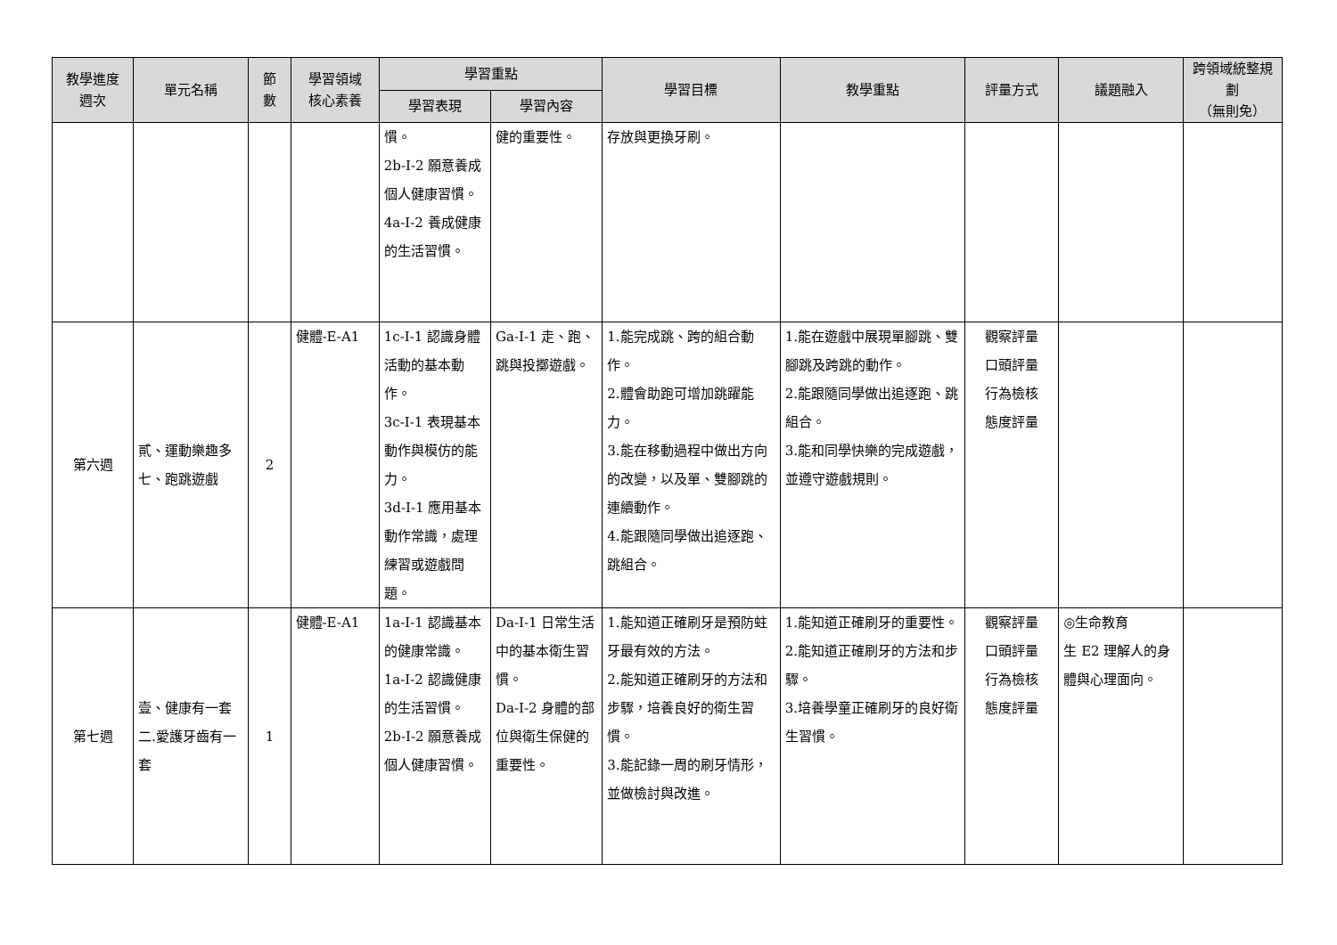| 教學進度 週次 | 單元名稱 | 節 數 | 學習領域 核心素養 | 學習重點 | | 學習目標 | 教學重點 | 評量方式 | 議題融入 | 跨領域統整規劃 （無則免） |
| --- | --- | --- | --- | --- | --- | --- | --- | --- | --- | --- |
| | | | | 學習表現 | 學習內容 | | | | | |
| | | | | 慣。 2b-I-2 願意養成個人健康習慣。 4a-I-2 養成健康的生活習慣。 | 健的重要性。 | 存放與更換牙刷。 | | | | |
| 第六週 | 貳、運動樂趣多 七、跑跳遊戲 | 2 | 健體-E-A1 | 1c-I-1 認識身體活動的基本動作。 3c-I-1 表現基本動作與模仿的能力。 3d-I-1 應用基本動作常識，處理練習或遊戲問題。 | Ga-I-1 走、跑、跳與投擲遊戲。 | 1.能完成跳、跨的組合動作。 2.體會助跑可增加跳躍能力。 3.能在移動過程中做出方向的改變，以及單、雙腳跳的連續動作。 4.能跟隨同學做出追逐跑、跳組合。 | 1.能在遊戲中展現單腳跳、雙腳跳及跨跳的動作。 2.能跟隨同學做出追逐跑、跳組合。 3.能和同學快樂的完成遊戲，並遵守遊戲規則。 | 觀察評量 口頭評量 行為檢核 態度評量 | | |
| 第七週 | 壹、健康有一套 二.愛護牙齒有一套 | 1 | 健體-E-A1 | 1a-I-1 認識基本的健康常識。 1a-I-2 認識健康的生活習慣。 2b-I-2 願意養成個人健康習慣。 | Da-I-1 日常生活中的基本衛生習慣。 Da-I-2 身體的部位與衛生保健的重要性。 | 1.能知道正確刷牙是預防蛀牙最有效的方法。 2.能知道正確刷牙的方法和步驟，培養良好的衛生習慣。 3.能記錄一周的刷牙情形，並做檢討與改進。 | 1.能知道正確刷牙的重要性。 2.能知道正確刷牙的方法和步驟。 3.培養學童正確刷牙的良好衛生習慣。 | 觀察評量 口頭評量 行為檢核 態度評量 | ◎生命教育 生 E2 理解人的身體與心理面向。 | |